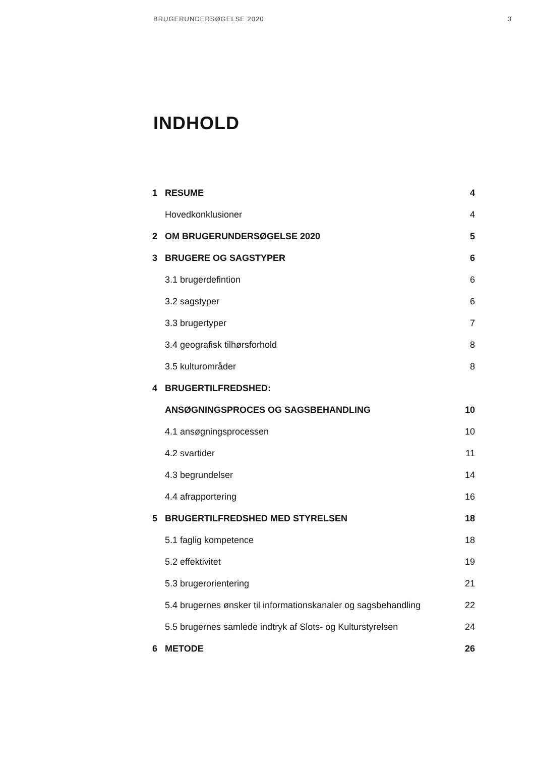BRUGERUNDERSØGELSE 2020 3
INDHOLD
| 1 | RESUME | 4 |
| | Hovedkonklusioner | 4 |
| 2 | OM BRUGERUNDERSØGELSE 2020 | 5 |
| 3 | BRUGERE OG SAGSTYPER | 6 |
| | 3.1 brugerdefintion | 6 |
| | 3.2 sagstyper | 6 |
| | 3.3 brugertyper | 7 |
| | 3.4 geografisk tilhørsforhold | 8 |
| | 3.5 kulturområder | 8 |
| 4 | BRUGERTILFREDSHED: | |
| | ANSØGNINGSPROCES OG SAGSBEHANDLING | 10 |
| | 4.1 ansøgningsprocessen | 10 |
| | 4.2 svartider | 11 |
| | 4.3 begrundelser | 14 |
| | 4.4 afrapportering | 16 |
| 5 | BRUGERTILFREDSHED MED STYRELSEN | 18 |
| | 5.1 faglig kompetence | 18 |
| | 5.2 effektivitet | 19 |
| | 5.3 brugerorientering | 21 |
| | 5.4 brugernes ønsker til informationskanaler og sagsbehandling | 22 |
| | 5.5 brugernes samlede indtryk af Slots- og Kulturstyrelsen | 24 |
| 6 | METODE | 26 |